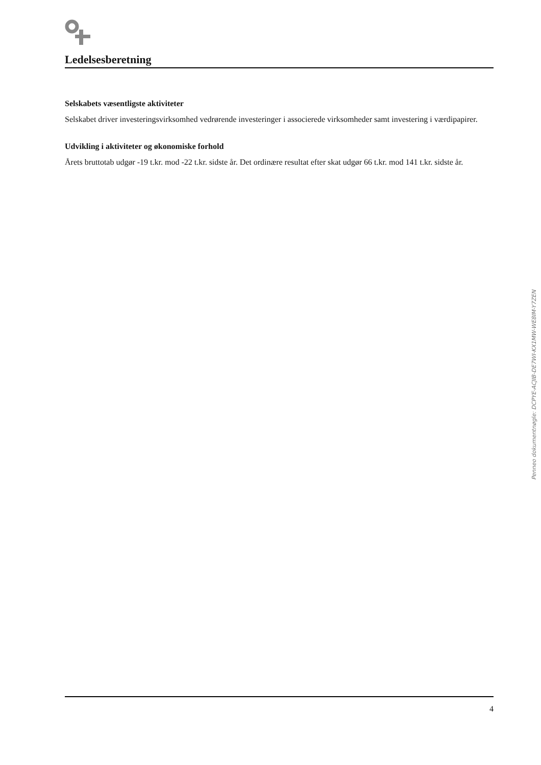Ledelsesberetning
Selskabets væsentligste aktiviteter
Selskabet driver investeringsvirksomhed vedrørende investeringer i associerede virksomheder samt investering i værdipapirer.
Udvikling i aktiviteter og økonomiske forhold
Årets bruttotab udgør -19 t.kr. mod -22 t.kr. sidste år. Det ordinære resultat efter skat udgør 66 t.kr. mod 141 t.kr. sidste år.
Penneo dokumentnøgle: DCPYE-ACJIB-DE7WI-KX1MW-WE8IM-Y7ZEN
4